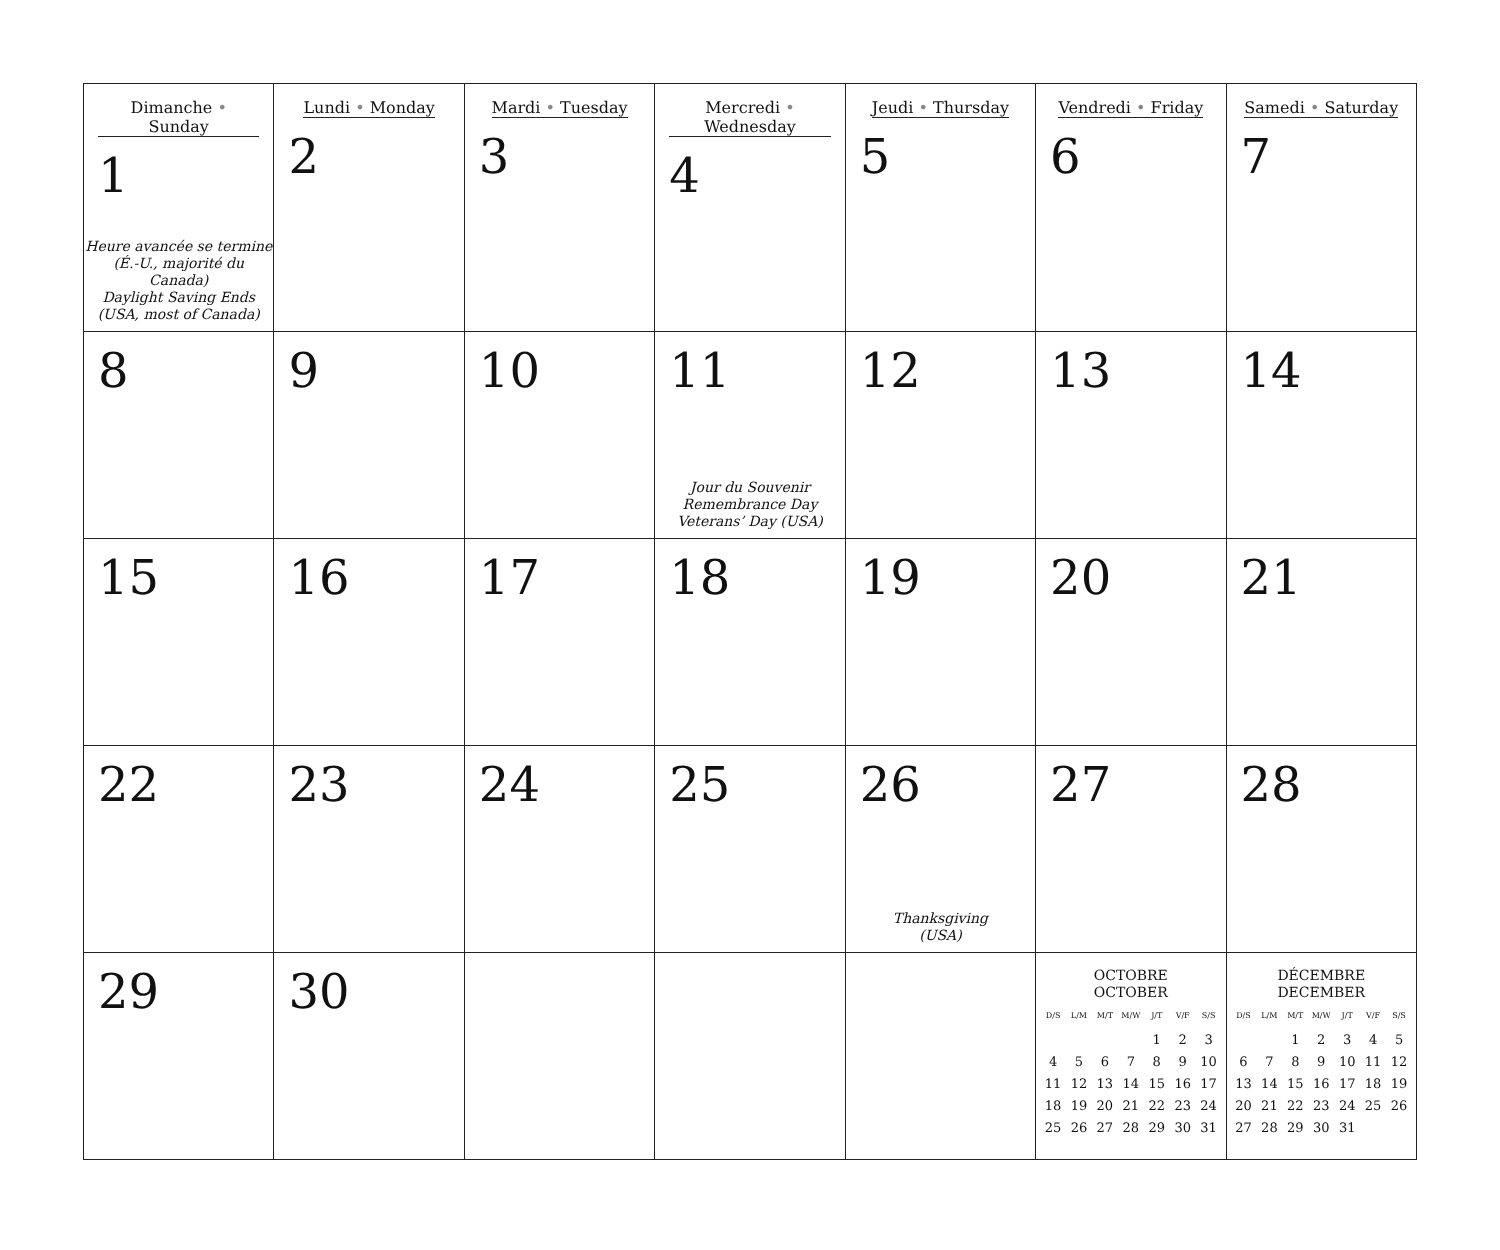| Dimanche • Sunday 1 Heure avancée se termine (É.-U., majorité du Canada) Daylight Saving Ends (USA, most of Canada) | Lundi • Monday 2 | Mardi • Tuesday 3 | Mercredi • Wednesday 4 | Jeudi • Thursday 5 | Vendredi • Friday 6 | Samedi • Saturday 7 |
| 8 | 9 | 10 | 11 Jour du Souvenir Remembrance Day Veterans’ Day (USA) | 12 | 13 | 14 |
| 15 | 16 | 17 | 18 | 19 | 20 | 21 |
| 22 | 23 | 24 | 25 | 26 Thanksgiving (USA) | 27 | 28 |
| 29 | 30 | | | | OCTOBRE OCTOBER / D/S / L/M / M/T / M/W / J/T / V/F / S/S / / --- / --- / --- / --- / --- / --- / --- / / / / / / 1 / 2 / 3 / / 4 / 5 / 6 / 7 / 8 / 9 / 10 / / 11 / 12 / 13 / 14 / 15 / 16 / 17 / / 18 / 19 / 20 / 21 / 22 / 23 / 24 / / 25 / 26 / 27 / 28 / 29 / 30 / 31 / | DÉCEMBRE DECEMBER / D/S / L/M / M/T / M/W / J/T / V/F / S/S / / --- / --- / --- / --- / --- / --- / --- / / / / 1 / 2 / 3 / 4 / 5 / / 6 / 7 / 8 / 9 / 10 / 11 / 12 / / 13 / 14 / 15 / 16 / 17 / 18 / 19 / / 20 / 21 / 22 / 23 / 24 / 25 / 26 / / 27 / 28 / 29 / 30 / 31 / / / |